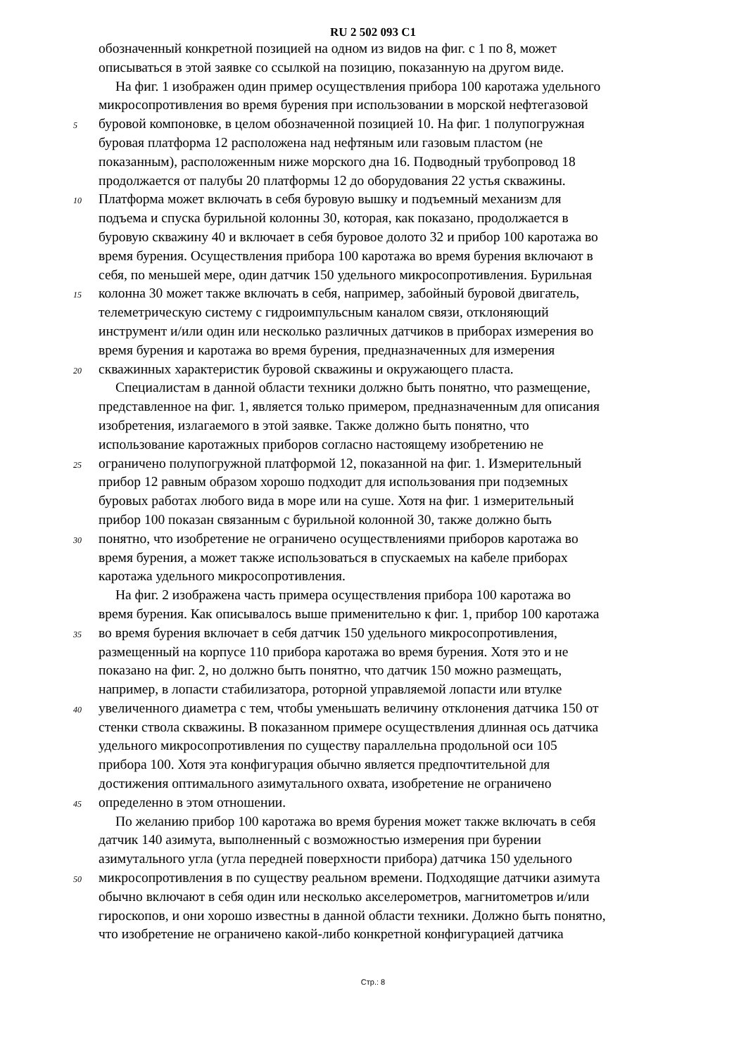RU 2 502 093 C1
обозначенный конкретной позицией на одном из видов на фиг. с 1 по 8, может
описываться в этой заявке со ссылкой на позицию, показанную на другом виде.
На фиг. 1 изображен один пример осуществления прибора 100 каротажа удельного
микросопротивления во время бурения при использовании в морской нефтегазовой
5 буровой компоновке, в целом обозначенной позицией 10. На фиг. 1 полупогружная
буровая платформа 12 расположена над нефтяным или газовым пластом (не
показанным), расположенным ниже морского дна 16. Подводный трубопровод 18
продолжается от палубы 20 платформы 12 до оборудования 22 устья скважины.
10 Платформа может включать в себя буровую вышку и подъемный механизм для
подъема и спуска бурильной колонны 30, которая, как показано, продолжается в
буровую скважину 40 и включает в себя буровое долото 32 и прибор 100 каротажа во
время бурения. Осуществления прибора 100 каротажа во время бурения включают в
себя, по меньшей мере, один датчик 150 удельного микросопротивления. Бурильная
15 колонна 30 может также включать в себя, например, забойный буровой двигатель,
телеметрическую систему с гидроимпульсным каналом связи, отклоняющий
инструмент и/или один или несколько различных датчиков в приборах измерения во
время бурения и каротажа во время бурения, предназначенных для измерения
20 скважинных характеристик буровой скважины и окружающего пласта.
Специалистам в данной области техники должно быть понятно, что размещение,
представленное на фиг. 1, является только примером, предназначенным для описания
изобретения, излагаемого в этой заявке. Также должно быть понятно, что
использование каротажных приборов согласно настоящему изобретению не
25 ограничено полупогружной платформой 12, показанной на фиг. 1. Измерительный
прибор 12 равным образом хорошо подходит для использования при подземных
буровых работах любого вида в море или на суше. Хотя на фиг. 1 измерительный
прибор 100 показан связанным с бурильной колонной 30, также должно быть
30 понятно, что изобретение не ограничено осуществлениями приборов каротажа во
время бурения, а может также использоваться в спускаемых на кабеле приборах
каротажа удельного микросопротивления.
На фиг. 2 изображена часть примера осуществления прибора 100 каротажа во
время бурения. Как описывалось выше применительно к фиг. 1, прибор 100 каротажа
35 во время бурения включает в себя датчик 150 удельного микросопротивления,
размещенный на корпусе 110 прибора каротажа во время бурения. Хотя это и не
показано на фиг. 2, но должно быть понятно, что датчик 150 можно размещать,
например, в лопасти стабилизатора, роторной управляемой лопасти или втулке
40 увеличенного диаметра с тем, чтобы уменьшать величину отклонения датчика 150 от
стенки ствола скважины. В показанном примере осуществления длинная ось датчика
удельного микросопротивления по существу параллельна продольной оси 105
прибора 100. Хотя эта конфигурация обычно является предпочтительной для
достижения оптимального азимутального охвата, изобретение не ограничено
45 определенно в этом отношении.
По желанию прибор 100 каротажа во время бурения может также включать в себя
датчик 140 азимута, выполненный с возможностью измерения при бурении
азимутального угла (угла передней поверхности прибора) датчика 150 удельного
50 микросопротивления в по существу реальном времени. Подходящие датчики азимута
обычно включают в себя один или несколько акселерометров, магнитометров и/или
гироскопов, и они хорошо известны в данной области техники. Должно быть понятно,
что изобретение не ограничено какой-либо конкретной конфигурацией датчика
Стр.: 8